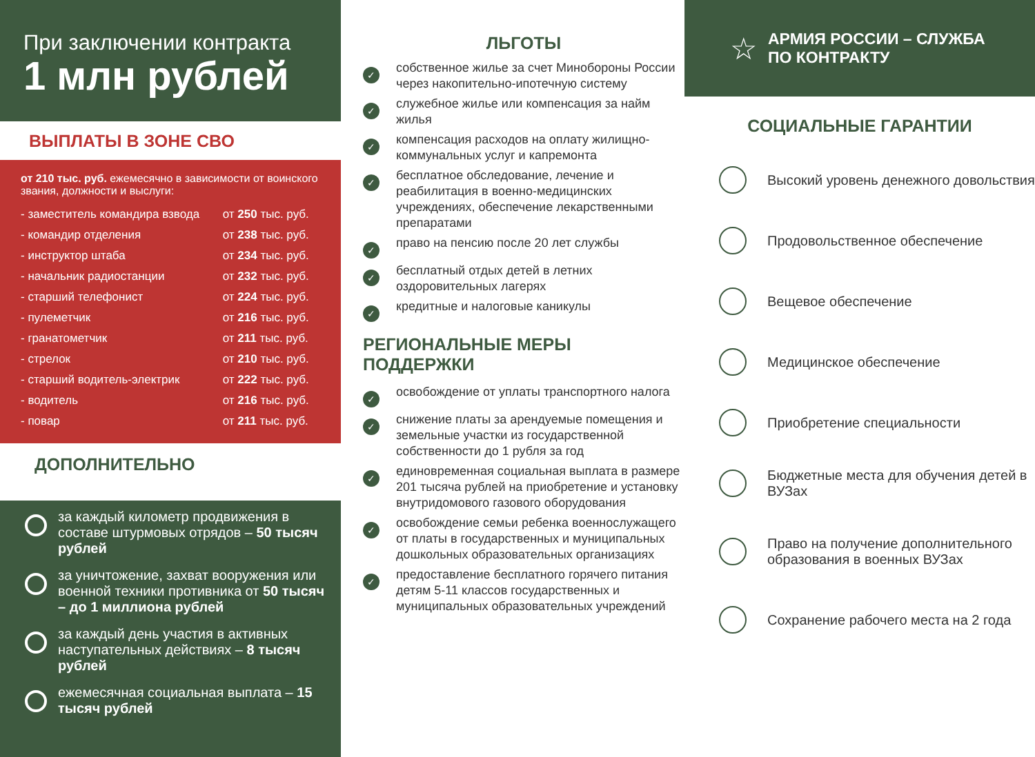При заключении контракта
1 млн рублей
ВЫПЛАТЫ В ЗОНЕ СВО
от 210 тыс. руб. ежемесячно в зависимости от воинского звания, должности и выслуги:
| - заместитель командира взвода | от 250 тыс. руб. |
| - командир отделения | от 238 тыс. руб. |
| - инструктор штаба | от 234 тыс. руб. |
| - начальник радиостанции | от 232 тыс. руб. |
| - старший телефонист | от 224 тыс. руб. |
| - пулеметчик | от 216 тыс. руб. |
| - гранатометчик | от 211 тыс. руб. |
| - стрелок | от 210 тыс. руб. |
| - старший водитель-электрик | от 222 тыс. руб. |
| - водитель | от 216 тыс. руб. |
| - повар | от 211 тыс. руб. |
ДОПОЛНИТЕЛЬНО
за каждый километр продвижения в составе штурмовых отрядов – 50 тысяч рублей
за уничтожение, захват вооружения или военной техники противника от 50 тысяч – до 1 миллиона рублей
за каждый день участия в активных наступательных действиях – 8 тысяч рублей
ежемесячная социальная выплата – 15 тысяч рублей
ЛЬГОТЫ
✓ собственное жилье за счет Минобороны России через накопительно-ипотечную систему
✓ служебное жилье или компенсация за найм жилья
✓ компенсация расходов на оплату жилищно-коммунальных услуг и капремонта
✓ бесплатное обследование, лечение и реабилитация в военно-медицинских учреждениях, обеспечение лекарственными препаратами
✓ право на пенсию после 20 лет службы
✓ бесплатный отдых детей в летних оздоровительных лагерях
✓ кредитные и налоговые каникулы
РЕГИОНАЛЬНЫЕ МЕРЫ ПОДДЕРЖКИ
✓ освобождение от уплаты транспортного налога
✓ снижение платы за арендуемые помещения и земельные участки из государственной собственности до 1 рубля за год
✓ единовременная социальная выплата в размере 201 тысяча рублей на приобретение и установку внутридомового газового оборудования
✓ освобождение семьи ребенка военнослужащего от платы в государственных и муниципальных дошкольных образовательных организациях
✓ предоставление бесплатного горячего питания детям 5-11 классов государственных и муниципальных образовательных учреждений
☆
АРМИЯ РОССИИ – СЛУЖБА
ПО КОНТРАКТУ
СОЦИАЛЬНЫЕ ГАРАНТИИ
Высокий уровень денежного довольствия
Продовольственное обеспечение
Вещевое обеспечение
Медицинское обеспечение
Приобретение специальности
Бюджетные места для обучения детей в ВУЗах
Право на получение дополнительного образования в военных ВУЗах
Сохранение рабочего места на 2 года